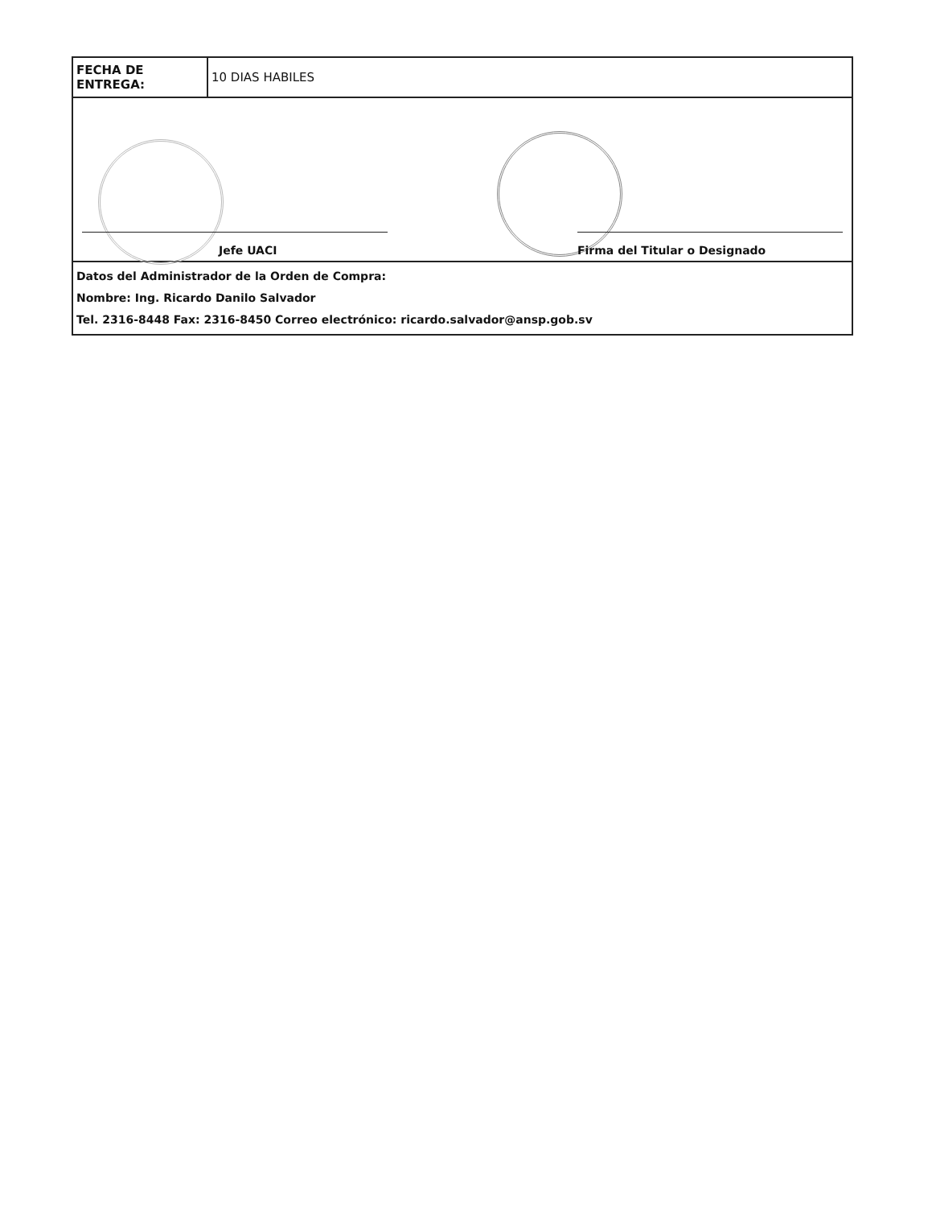| FECHA DE ENTREGA: | 10 DIAS HABILES |
| Jefe UACI Firma del Titular o Designado | |
| Datos del Administrador de la Orden de Compra: Nombre: Ing. Ricardo Danilo Salvador Tel. 2316-8448 Fax: 2316-8450 Correo electrónico: ricardo.salvador@ansp.gob.sv | |